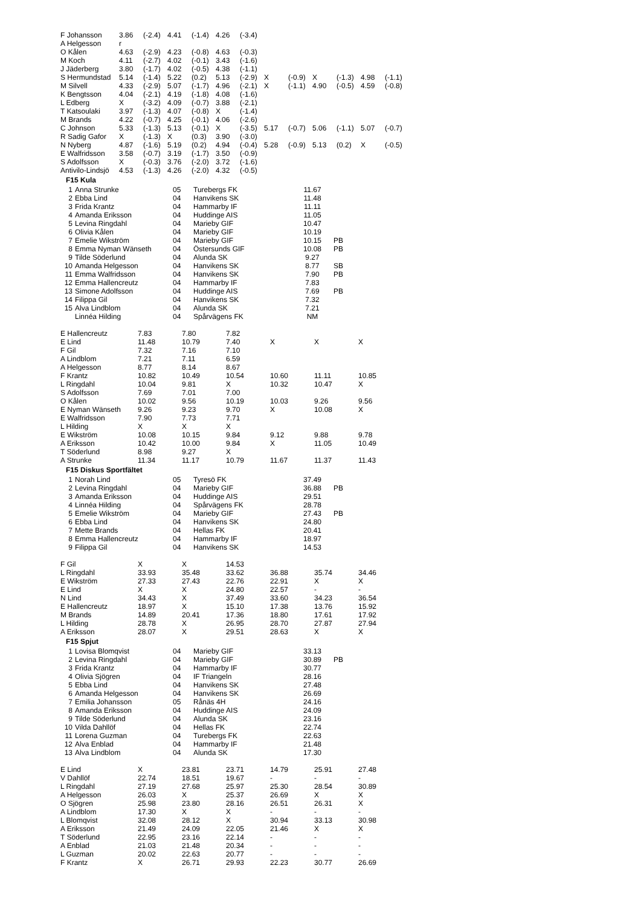| F Johansson | 3.86 | (-2.4) | 4.41 | (-1.4) | 4.26 | (-3.4) | | | | | | |
| A Helgesson | r | | | | | | | | | | | |
| O Kålen | 4.63 | (-2.9) | 4.23 | (-0.8) | 4.63 | (-0.3) | | | | | | |
| M Koch | 4.11 | (-2.7) | 4.02 | (-0.1) | 3.43 | (-1.6) | | | | | | |
| J Jäderberg | 3.80 | (-1.7) | 4.02 | (-0.5) | 4.38 | (-1.1) | | | | | | |
| S Hermundstad | 5.14 | (-1.4) | 5.22 | (0.2) | 5.13 | (-2.9) | X | (-0.9) | X | (-1.3) | 4.98 | (-1.1) |
| M Silvell | 4.33 | (-2.9) | 5.07 | (-1.7) | 4.96 | (-2.1) | X | (-1.1) | 4.90 | (-0.5) | 4.59 | (-0.8) |
| K Bengtsson | 4.04 | (-2.1) | 4.19 | (-1.8) | 4.08 | (-1.6) | | | | | | |
| L Edberg | X | (-3.2) | 4.09 | (-0.7) | 3.88 | (-2.1) | | | | | | |
| T Katsoulaki | 3.97 | (-1.3) | 4.07 | (-0.8) | X | (-1.4) | | | | | | |
| M Brands | 4.22 | (-0.7) | 4.25 | (-0.1) | 4.06 | (-2.6) | | | | | | |
| C Johnson | 5.33 | (-1.3) | 5.13 | (-0.1) | X | (-3.5) | 5.17 | (-0.7) | 5.06 | (-1.1) | 5.07 | (-0.7) |
| R Sadig Gafor | X | (-1.3) | X | (0.3) | 3.90 | (-3.0) | | | | | | |
| N Nyberg | 4.87 | (-1.6) | 5.19 | (0.2) | 4.94 | (-0.4) | 5.28 | (-0.9) | 5.13 | (0.2) | X | (-0.5) |
| E Walfridsson | 3.58 | (-0.7) | 3.19 | (-1.7) | 3.50 | (-0.9) | | | | | | |
| S Adolfsson | X | (-0.3) | 3.76 | (-2.0) | 3.72 | (-1.6) | | | | | | |
| Antivilo-Lindsjö | 4.53 | (-1.3) | 4.26 | (-2.0) | 4.32 | (-0.5) | | | | | | |
F15 Kula
| 1 | Anna Strunke | 05 | Turebergs FK | 11.67 | |
| 2 | Ebba Lind | 04 | Hanvikens SK | 11.48 | |
| 3 | Frida Krantz | 04 | Hammarby IF | 11.11 | |
| 4 | Amanda Eriksson | 04 | Huddinge AIS | 11.05 | |
| 5 | Levina Ringdahl | 04 | Marieby GIF | 10.47 | |
| 6 | Olivia Kålen | 04 | Marieby GIF | 10.19 | |
| 7 | Emelie Wikström | 04 | Marieby GIF | 10.15 | PB |
| 8 | Emma Nyman Wänseth | 04 | Östersunds GIF | 10.08 | PB |
| 9 | Tilde Söderlund | 04 | Alunda SK | 9.27 | |
| 10 | Amanda Helgesson | 04 | Hanvikens SK | 8.77 | SB |
| 11 | Emma Walfridsson | 04 | Hanvikens SK | 7.90 | PB |
| 12 | Emma Hallencreutz | 04 | Hammarby IF | 7.83 | |
| 13 | Simone Adolfsson | 04 | Huddinge AIS | 7.69 | PB |
| 14 | Filippa Gil | 04 | Hanvikens SK | 7.32 | |
| 15 | Alva Lindblom | 04 | Alunda SK | 7.21 | |
| | Linnéa Hilding | 04 | Spårvägens FK | NM | |
| E Hallencreutz | 7.83 | 7.80 | 7.82 | | | |
| E Lind | 11.48 | 10.79 | 7.40 | X | X | X |
| F Gil | 7.32 | 7.16 | 7.10 | | | |
| A Lindblom | 7.21 | 7.11 | 6.59 | | | |
| A Helgesson | 8.77 | 8.14 | 8.67 | | | |
| F Krantz | 10.82 | 10.49 | 10.54 | 10.60 | 11.11 | 10.85 |
| L Ringdahl | 10.04 | 9.81 | X | 10.32 | 10.47 | X |
| S Adolfsson | 7.69 | 7.01 | 7.00 | | | |
| O Kålen | 10.02 | 9.56 | 10.19 | 10.03 | 9.26 | 9.56 |
| E Nyman Wänseth | 9.26 | 9.23 | 9.70 | X | 10.08 | X |
| E Walfridsson | 7.90 | 7.73 | 7.71 | | | |
| L Hilding | X | X | X | | | |
| E Wikström | 10.08 | 10.15 | 9.84 | 9.12 | 9.88 | 9.78 |
| A Eriksson | 10.42 | 10.00 | 9.84 | X | 11.05 | 10.49 |
| T Söderlund | 8.98 | 9.27 | X | | | |
| A Strunke | 11.34 | 11.17 | 10.79 | 11.67 | 11.37 | 11.43 |
F15 Diskus Sportfältet
| 1 | Norah Lind | 05 | Tyresö FK | 37.49 | |
| 2 | Levina Ringdahl | 04 | Marieby GIF | 36.88 | PB |
| 3 | Amanda Eriksson | 04 | Huddinge AIS | 29.51 | |
| 4 | Linnéa Hilding | 04 | Spårvägens FK | 28.78 | |
| 5 | Emelie Wikström | 04 | Marieby GIF | 27.43 | PB |
| 6 | Ebba Lind | 04 | Hanvikens SK | 24.80 | |
| 7 | Mette Brands | 04 | Hellas FK | 20.41 | |
| 8 | Emma Hallencreutz | 04 | Hammarby IF | 18.97 | |
| 9 | Filippa Gil | 04 | Hanvikens SK | 14.53 | |
| F Gil | X | X | 14.53 | | | |
| L Ringdahl | 33.93 | 35.48 | 33.62 | 36.88 | 35.74 | 34.46 |
| E Wikström | 27.33 | 27.43 | 22.76 | 22.91 | X | X |
| E Lind | X | X | 24.80 | 22.57 | - | - |
| N Lind | 34.43 | X | 37.49 | 33.60 | 34.23 | 36.54 |
| E Hallencreutz | 18.97 | X | 15.10 | 17.38 | 13.76 | 15.92 |
| M Brands | 14.89 | 20.41 | 17.36 | 18.80 | 17.61 | 17.92 |
| L Hilding | 28.78 | X | 26.95 | 28.70 | 27.87 | 27.94 |
| A Eriksson | 28.07 | X | 29.51 | 28.63 | X | X |
F15 Spjut
| 1 | Lovisa Blomqvist | 04 | Marieby GIF | 33.13 | |
| 2 | Levina Ringdahl | 04 | Marieby GIF | 30.89 | PB |
| 3 | Frida Krantz | 04 | Hammarby IF | 30.77 | |
| 4 | Olivia Sjögren | 04 | IF Triangeln | 28.16 | |
| 5 | Ebba Lind | 04 | Hanvikens SK | 27.48 | |
| 6 | Amanda Helgesson | 04 | Hanvikens SK | 26.69 | |
| 7 | Emilia Johansson | 05 | Rånäs 4H | 24.16 | |
| 8 | Amanda Eriksson | 04 | Huddinge AIS | 24.09 | |
| 9 | Tilde Söderlund | 04 | Alunda SK | 23.16 | |
| 10 | Vilda Dahllöf | 04 | Hellas FK | 22.74 | |
| 11 | Lorena Guzman | 04 | Turebergs FK | 22.63 | |
| 12 | Alva Enblad | 04 | Hammarby IF | 21.48 | |
| 13 | Alva Lindblom | 04 | Alunda SK | 17.30 | |
| E Lind | X | 23.81 | 23.71 | 14.79 | 25.91 | 27.48 |
| V Dahllöf | 22.74 | 18.51 | 19.67 | - | - | - |
| L Ringdahl | 27.19 | 27.68 | 25.97 | 25.30 | 28.54 | 30.89 |
| A Helgesson | 26.03 | X | 25.37 | 26.69 | X | X |
| O Sjögren | 25.98 | 23.80 | 28.16 | 26.51 | 26.31 | X |
| A Lindblom | 17.30 | X | X | - | - | - |
| L Blomqvist | 32.08 | 28.12 | X | 30.94 | 33.13 | 30.98 |
| A Eriksson | 21.49 | 24.09 | 22.05 | 21.46 | X | X |
| T Söderlund | 22.95 | 23.16 | 22.14 | - | - | - |
| A Enblad | 21.03 | 21.48 | 20.34 | - | - | - |
| L Guzman | 20.02 | 22.63 | 20.77 | - | - | - |
| F Krantz | X | 26.71 | 29.93 | 22.23 | 30.77 | 26.69 |